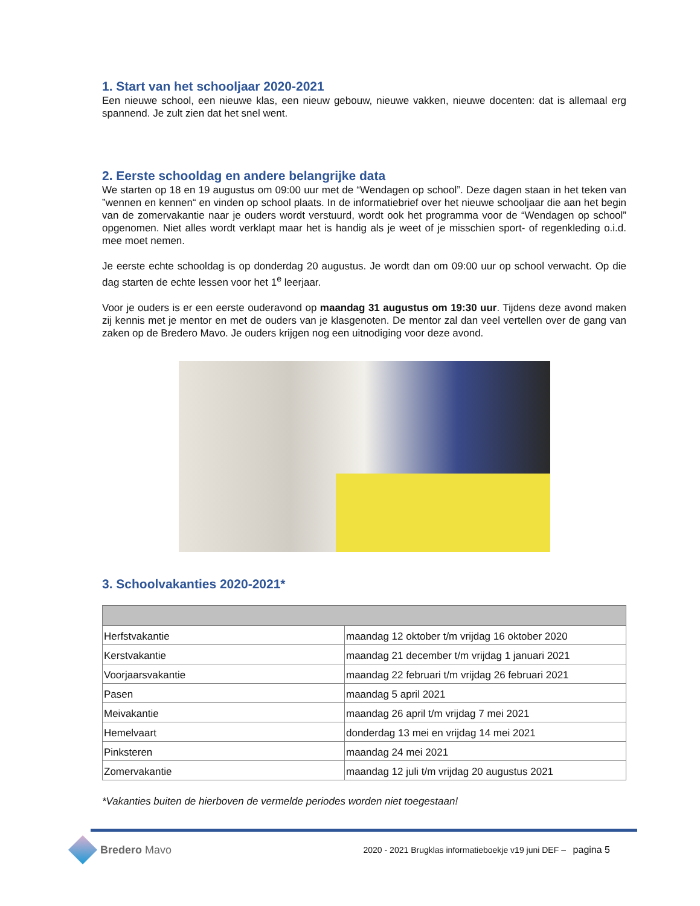1. Start van het schooljaar 2020-2021
Een nieuwe school, een nieuwe klas, een nieuw gebouw, nieuwe vakken, nieuwe docenten: dat is allemaal erg spannend. Je zult zien dat het snel went.
2. Eerste schooldag en andere belangrijke data
We starten op 18 en 19 augustus om 09:00 uur met de “Wendagen op school”. Deze dagen staan in het teken van ”wennen en kennen“ en vinden op school plaats. In de informatiebrief over het nieuwe schooljaar die aan het begin van de zomervakantie naar je ouders wordt verstuurd, wordt ook het programma voor de “Wendagen op school” opgenomen. Niet alles wordt verklapt maar het is handig als je weet of je misschien sport- of regenkleding o.i.d. mee moet nemen.
Je eerste echte schooldag is op donderdag 20 augustus. Je wordt dan om 09:00 uur op school verwacht. Op die dag starten de echte lessen voor het 1<sup>e</sup> leerjaar.
Voor je ouders is er een eerste ouderavond op maandag 31 augustus om 19:30 uur. Tijdens deze avond maken zij kennis met je mentor en met de ouders van je klasgenoten. De mentor zal dan veel vertellen over de gang van zaken op de Bredero Mavo. Je ouders krijgen nog een uitnodiging voor deze avond.
3. Schoolvakanties 2020-2021*
| Herfstvakantie | maandag 12 oktober t/m vrijdag 16 oktober 2020 |
| Kerstvakantie | maandag 21 december t/m vrijdag 1 januari 2021 |
| Voorjaarsvakantie | maandag 22 februari t/m vrijdag 26 februari 2021 |
| Pasen | maandag 5 april 2021 |
| Meivakantie | maandag 26 april t/m vrijdag 7 mei 2021 |
| Hemelvaart | donderdag 13 mei en vrijdag 14 mei 2021 |
| Pinksteren | maandag 24 mei 2021 |
| Zomervakantie | maandag 12 juli t/m vrijdag 20 augustus 2021 |
*Vakanties buiten de hierboven de vermelde periodes worden niet toegestaan!
Bredero Mavo
2020 - 2021 Brugklas informatieboekje v19 juni DEF – pagina 5